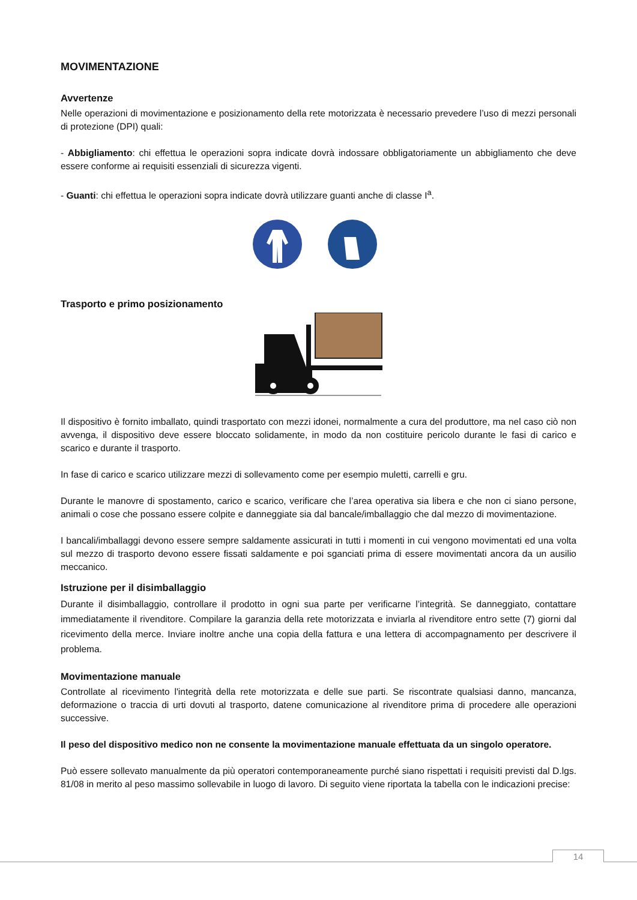MOVIMENTAZIONE
Avvertenze
Nelle operazioni di movimentazione e posizionamento della rete motorizzata è necessario prevedere l’uso di mezzi personali di protezione (DPI) quali:
- Abbigliamento: chi effettua le operazioni sopra indicate dovrà indossare obbligatoriamente un abbigliamento che deve essere conforme ai requisiti essenziali di sicurezza vigenti.
- Guanti: chi effettua le operazioni sopra indicate dovrà utilizzare guanti anche di classe I<sup>a</sup>.
Trasporto e primo posizionamento
Il dispositivo è fornito imballato, quindi trasportato con mezzi idonei, normalmente a cura del produttore, ma nel caso ciò non avvenga, il dispositivo deve essere bloccato solidamente, in modo da non costituire pericolo durante le fasi di carico e scarico e durante il trasporto.
In fase di carico e scarico utilizzare mezzi di sollevamento come per esempio muletti, carrelli e gru.
Durante le manovre di spostamento, carico e scarico, verificare che l’area operativa sia libera e che non ci siano persone, animali o cose che possano essere colpite e danneggiate sia dal bancale/imballaggio che dal mezzo di movimentazione.
I bancali/imballaggi devono essere sempre saldamente assicurati in tutti i momenti in cui vengono movimentati ed una volta sul mezzo di trasporto devono essere fissati saldamente e poi sganciati prima di essere movimentati ancora da un ausilio meccanico.
Istruzione per il disimballaggio
Durante il disimballaggio, controllare il prodotto in ogni sua parte per verificarne l’integrità. Se danneggiato, contattare immediatamente il rivenditore. Compilare la garanzia della rete motorizzata e inviarla al rivenditore entro sette (7) giorni dal ricevimento della merce. Inviare inoltre anche una copia della fattura e una lettera di accompagnamento per descrivere il problema.
Movimentazione manuale
Controllate al ricevimento l'integrità della rete motorizzata e delle sue parti. Se riscontrate qualsiasi danno, mancanza, deformazione o traccia di urti dovuti al trasporto, datene comunicazione al rivenditore prima di procedere alle operazioni successive.
Il peso del dispositivo medico non ne consente la movimentazione manuale effettuata da un singolo operatore.
Può essere sollevato manualmente da più operatori contemporaneamente purché siano rispettati i requisiti previsti dal D.lgs. 81/08 in merito al peso massimo sollevabile in luogo di lavoro. Di seguito viene riportata la tabella con le indicazioni precise:
14